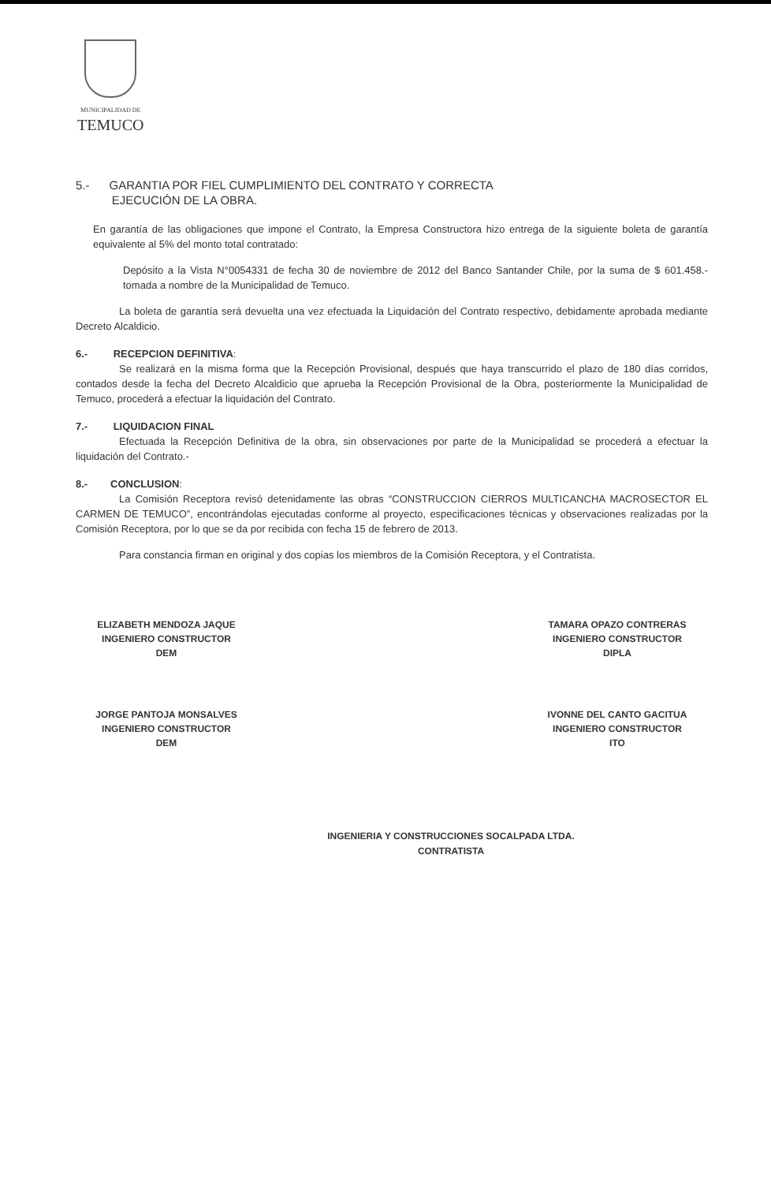MUNICIPALIDAD DE
TEMUCO
5.- GARANTIA POR FIEL CUMPLIMIENTO DEL CONTRATO Y CORRECTA
EJECUCIÓN DE LA OBRA.
En garantía de las obligaciones que impone el Contrato, la Empresa Constructora hizo entrega de la siguiente boleta de garantía equivalente al 5% del monto total contratado:
Depósito a la Vista N°0054331 de fecha 30 de noviembre de 2012 del Banco Santander Chile, por la suma de $ 601.458.- tomada a nombre de la Municipalidad de Temuco.
La boleta de garantía será devuelta una vez efectuada la Liquidación del Contrato respectivo, debidamente aprobada mediante Decreto Alcaldicio.
6.- RECEPCION DEFINITIVA:
Se realizará en la misma forma que la Recepción Provisional, después que haya transcurrido el plazo de 180 días corridos, contados desde la fecha del Decreto Alcaldicio que aprueba la Recepción Provisional de la Obra, posteriormente la Municipalidad de Temuco, procederá a efectuar la liquidación del Contrato.
7.- LIQUIDACION FINAL
Efectuada la Recepción Definitiva de la obra, sin observaciones por parte de la Municipalidad se procederá a efectuar la liquidación del Contrato.-
8.- CONCLUSION:
La Comisión Receptora revisó detenidamente las obras “CONSTRUCCION CIERROS MULTICANCHA MACROSECTOR EL CARMEN DE TEMUCO”, encontrándolas ejecutadas conforme al proyecto, especificaciones técnicas y observaciones realizadas por la Comisión Receptora, por lo que se da por recibida con fecha 15 de febrero de 2013.
Para constancia firman en original y dos copias los miembros de la Comisión Receptora, y el Contratista.
ELIZABETH MENDOZA JAQUE
INGENIERO CONSTRUCTOR
DEM
TAMARA OPAZO CONTRERAS
INGENIERO CONSTRUCTOR
DIPLA
JORGE PANTOJA MONSALVES
INGENIERO CONSTRUCTOR
DEM
IVONNE DEL CANTO GACITUA
INGENIERO CONSTRUCTOR
ITO
INGENIERIA Y CONSTRUCCIONES SOCALPADA LTDA.
CONTRATISTA